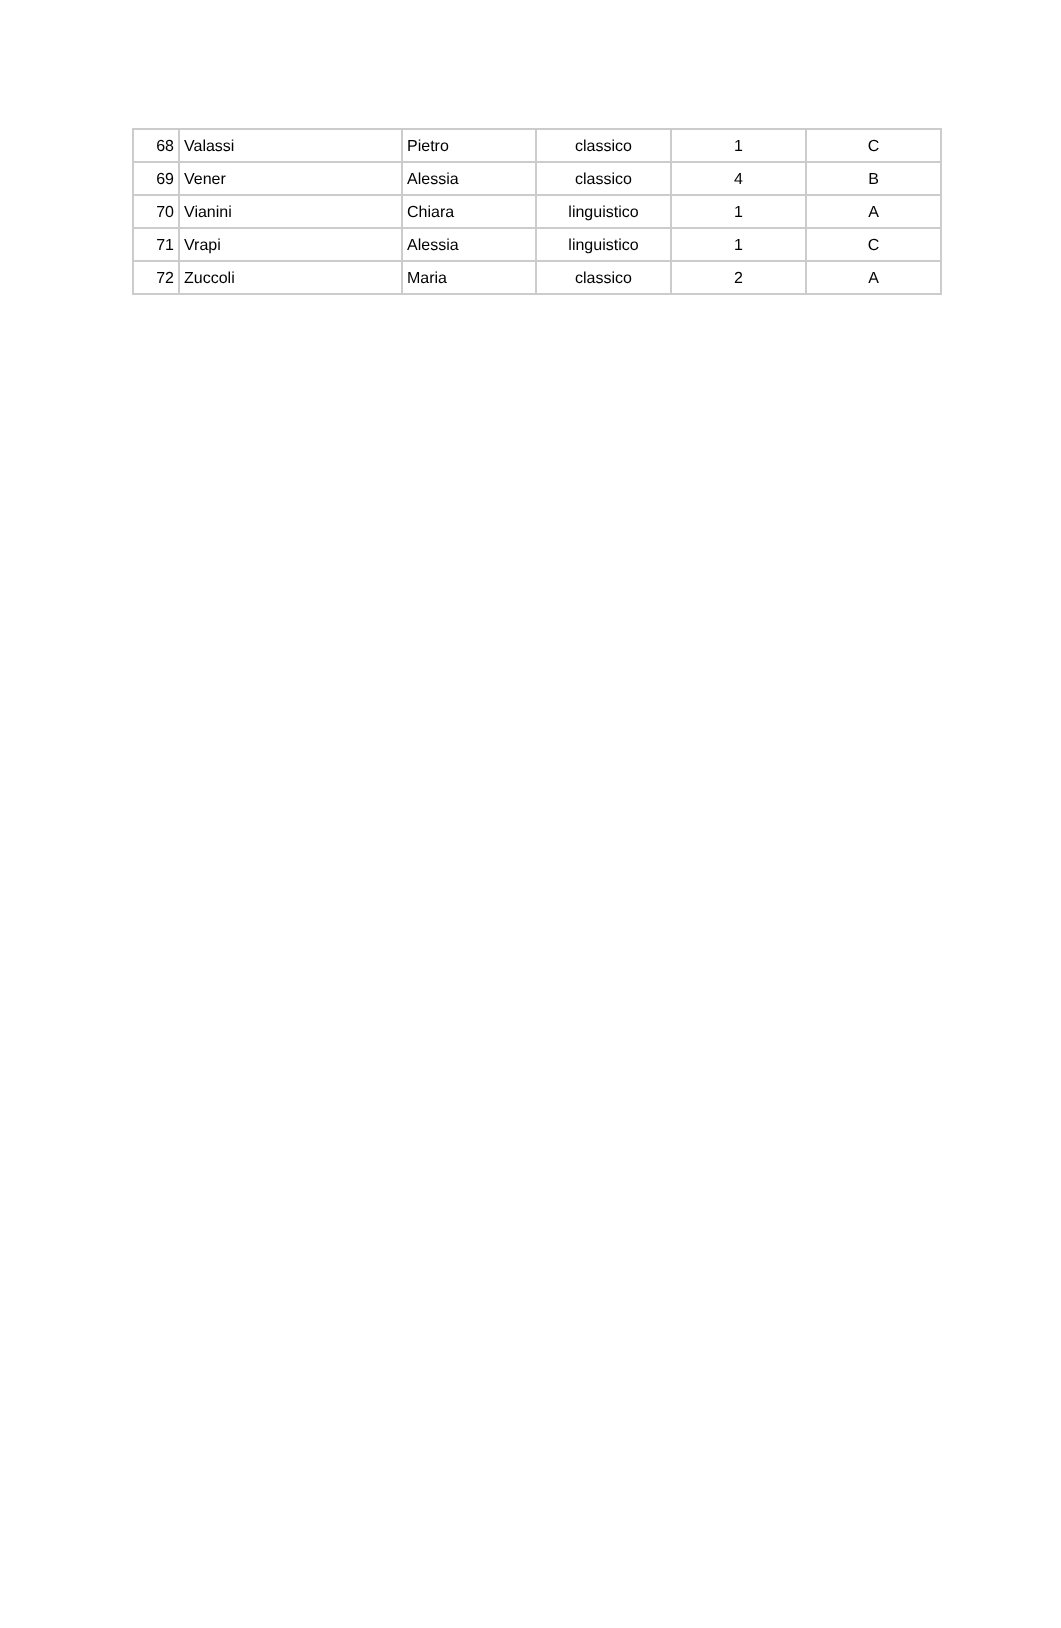| 68 | Valassi | Pietro | classico | 1 | C |
| 69 | Vener | Alessia | classico | 4 | B |
| 70 | Vianini | Chiara | linguistico | 1 | A |
| 71 | Vrapi | Alessia | linguistico | 1 | C |
| 72 | Zuccoli | Maria | classico | 2 | A |